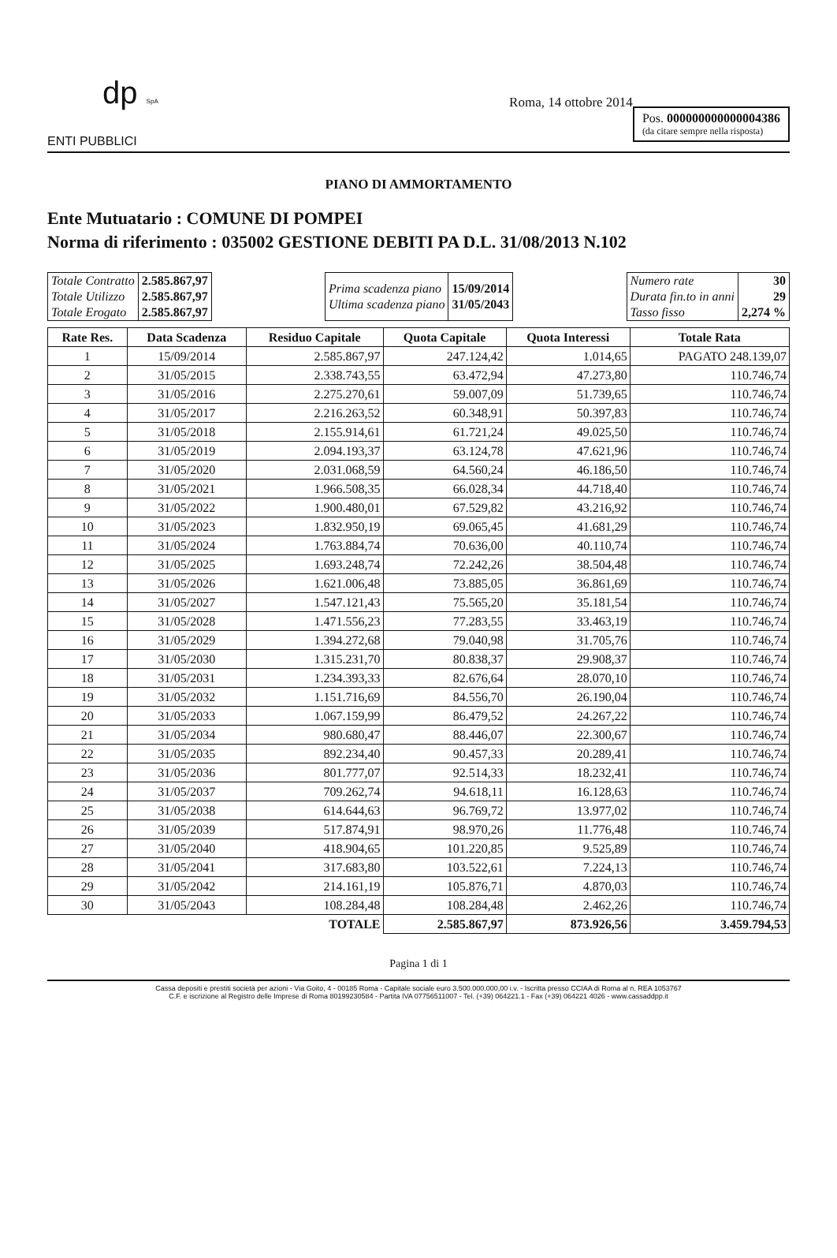Pos. 000000000000004386
(da citare sempre nella risposta)
dp SpA
Roma, 14 ottobre 2014
ENTI PUBBLICI
PIANO DI AMMORTAMENTO
Ente Mutuatario : COMUNE DI POMPEI
Norma di riferimento : 035002 GESTIONE DEBITI PA D.L. 31/08/2013 N.102
| Totale Contratto Totale Utilizzo Totale Erogato | 2.585.867,97 2.585.867,97 2.585.867,97 |
| Prima scadenza piano Ultima scadenza piano | 15/09/2014 31/05/2043 |
| Numero rate Durata fin.to in anni Tasso fisso | 30 29 2,274 % |
| Rate Res. | Data Scadenza | Residuo Capitale | Quota Capitale | Quota Interessi | Totale Rata |
| --- | --- | --- | --- | --- | --- |
| 1 | 15/09/2014 | 2.585.867,97 | 247.124,42 | 1.014,65 | PAGATO 248.139,07 |
| 2 | 31/05/2015 | 2.338.743,55 | 63.472,94 | 47.273,80 | 110.746,74 |
| 3 | 31/05/2016 | 2.275.270,61 | 59.007,09 | 51.739,65 | 110.746,74 |
| 4 | 31/05/2017 | 2.216.263,52 | 60.348,91 | 50.397,83 | 110.746,74 |
| 5 | 31/05/2018 | 2.155.914,61 | 61.721,24 | 49.025,50 | 110.746,74 |
| 6 | 31/05/2019 | 2.094.193,37 | 63.124,78 | 47.621,96 | 110.746,74 |
| 7 | 31/05/2020 | 2.031.068,59 | 64.560,24 | 46.186,50 | 110.746,74 |
| 8 | 31/05/2021 | 1.966.508,35 | 66.028,34 | 44.718,40 | 110.746,74 |
| 9 | 31/05/2022 | 1.900.480,01 | 67.529,82 | 43.216,92 | 110.746,74 |
| 10 | 31/05/2023 | 1.832.950,19 | 69.065,45 | 41.681,29 | 110.746,74 |
| 11 | 31/05/2024 | 1.763.884,74 | 70.636,00 | 40.110,74 | 110.746,74 |
| 12 | 31/05/2025 | 1.693.248,74 | 72.242,26 | 38.504,48 | 110.746,74 |
| 13 | 31/05/2026 | 1.621.006,48 | 73.885,05 | 36.861,69 | 110.746,74 |
| 14 | 31/05/2027 | 1.547.121,43 | 75.565,20 | 35.181,54 | 110.746,74 |
| 15 | 31/05/2028 | 1.471.556,23 | 77.283,55 | 33.463,19 | 110.746,74 |
| 16 | 31/05/2029 | 1.394.272,68 | 79.040,98 | 31.705,76 | 110.746,74 |
| 17 | 31/05/2030 | 1.315.231,70 | 80.838,37 | 29.908,37 | 110.746,74 |
| 18 | 31/05/2031 | 1.234.393,33 | 82.676,64 | 28.070,10 | 110.746,74 |
| 19 | 31/05/2032 | 1.151.716,69 | 84.556,70 | 26.190,04 | 110.746,74 |
| 20 | 31/05/2033 | 1.067.159,99 | 86.479,52 | 24.267,22 | 110.746,74 |
| 21 | 31/05/2034 | 980.680,47 | 88.446,07 | 22.300,67 | 110.746,74 |
| 22 | 31/05/2035 | 892.234,40 | 90.457,33 | 20.289,41 | 110.746,74 |
| 23 | 31/05/2036 | 801.777,07 | 92.514,33 | 18.232,41 | 110.746,74 |
| 24 | 31/05/2037 | 709.262,74 | 94.618,11 | 16.128,63 | 110.746,74 |
| 25 | 31/05/2038 | 614.644,63 | 96.769,72 | 13.977,02 | 110.746,74 |
| 26 | 31/05/2039 | 517.874,91 | 98.970,26 | 11.776,48 | 110.746,74 |
| 27 | 31/05/2040 | 418.904,65 | 101.220,85 | 9.525,89 | 110.746,74 |
| 28 | 31/05/2041 | 317.683,80 | 103.522,61 | 7.224,13 | 110.746,74 |
| 29 | 31/05/2042 | 214.161,19 | 105.876,71 | 4.870,03 | 110.746,74 |
| 30 | 31/05/2043 | 108.284,48 | 108.284,48 | 2.462,26 | 110.746,74 |
| TOTALE | | | 2.585.867,97 | 873.926,56 | 3.459.794,53 |
Pagina 1 di 1
Cassa depositi e prestiti società per azioni - Via Goito, 4 - 00185 Roma - Capitale sociale euro 3.500.000.000,00 i.v. - Iscritta presso CCIAA di Roma al n. REA 1053767
C.F. e iscrizione al Registro delle Imprese di Roma 80199230584 - Partita IVA 07756511007 - Tel. (+39) 064221.1 - Fax (+39) 064221 4026 - www.cassaddpp.it